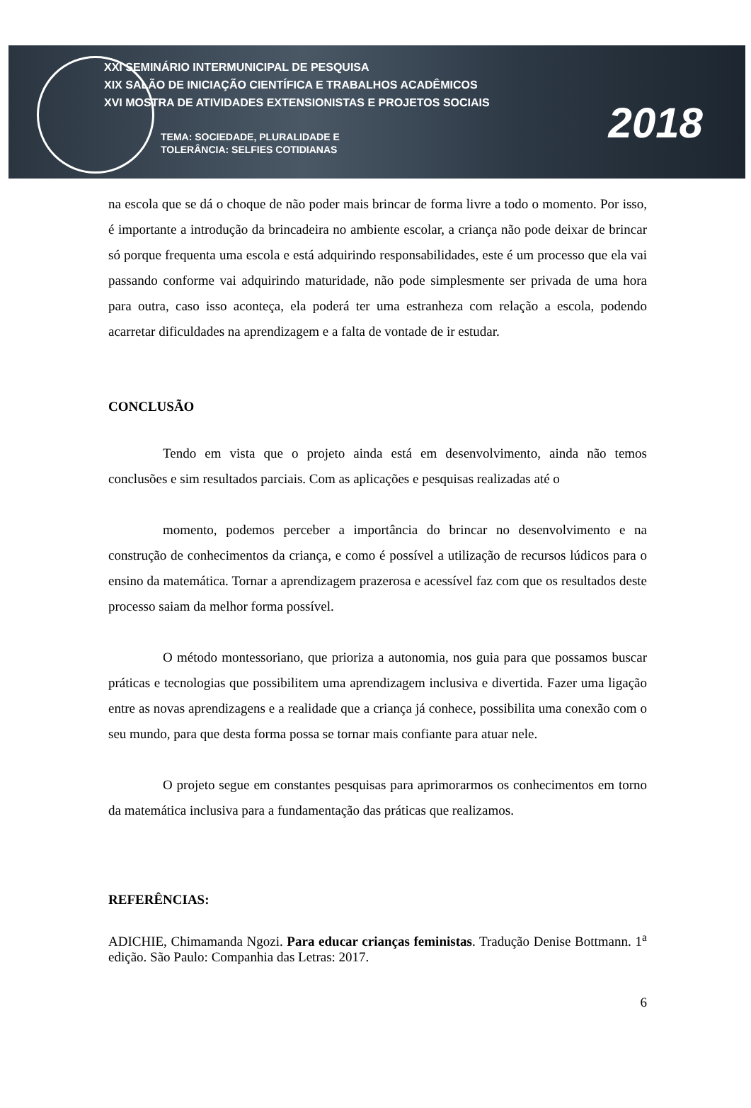XXI SEMINÁRIO INTERMUNICIPAL DE PESQUISA
XIX SALÃO DE INICIAÇÃO CIENTÍFICA E TRABALHOS ACADÊMICOS
XVI MOSTRA DE ATIVIDADES EXTENSIONISTAS E PROJETOS SOCIAIS
TEMA: SOCIEDADE, PLURALIDADE E
TOLERÂNCIA: SELFIES COTIDIANAS
2018
na escola que se dá o choque de não poder mais brincar de forma livre a todo o momento. Por isso, é importante a introdução da brincadeira no ambiente escolar, a criança não pode deixar de brincar só porque frequenta uma escola e está adquirindo responsabilidades, este é um processo que ela vai passando conforme vai adquirindo maturidade, não pode simplesmente ser privada de uma hora para outra, caso isso aconteça, ela poderá ter uma estranheza com relação a escola, podendo acarretar dificuldades na aprendizagem e a falta de vontade de ir estudar.
CONCLUSÃO
Tendo em vista que o projeto ainda está em desenvolvimento, ainda não temos conclusões e sim resultados parciais. Com as aplicações e pesquisas realizadas até o
momento, podemos perceber a importância do brincar no desenvolvimento e na construção de conhecimentos da criança, e como é possível a utilização de recursos lúdicos para o ensino da matemática. Tornar a aprendizagem prazerosa e acessível faz com que os resultados deste processo saiam da melhor forma possível.
O método montessoriano, que prioriza a autonomia, nos guia para que possamos buscar práticas e tecnologias que possibilitem uma aprendizagem inclusiva e divertida. Fazer uma ligação entre as novas aprendizagens e a realidade que a criança já conhece, possibilita uma conexão com o seu mundo, para que desta forma possa se tornar mais confiante para atuar nele.
O projeto segue em constantes pesquisas para aprimorarmos os conhecimentos em torno da matemática inclusiva para a fundamentação das práticas que realizamos.
REFERÊNCIAS:
ADICHIE, Chimamanda Ngozi. Para educar crianças feministas. Tradução Denise Bottmann. 1<sup>a</sup> edição. São Paulo: Companhia das Letras: 2017.
6